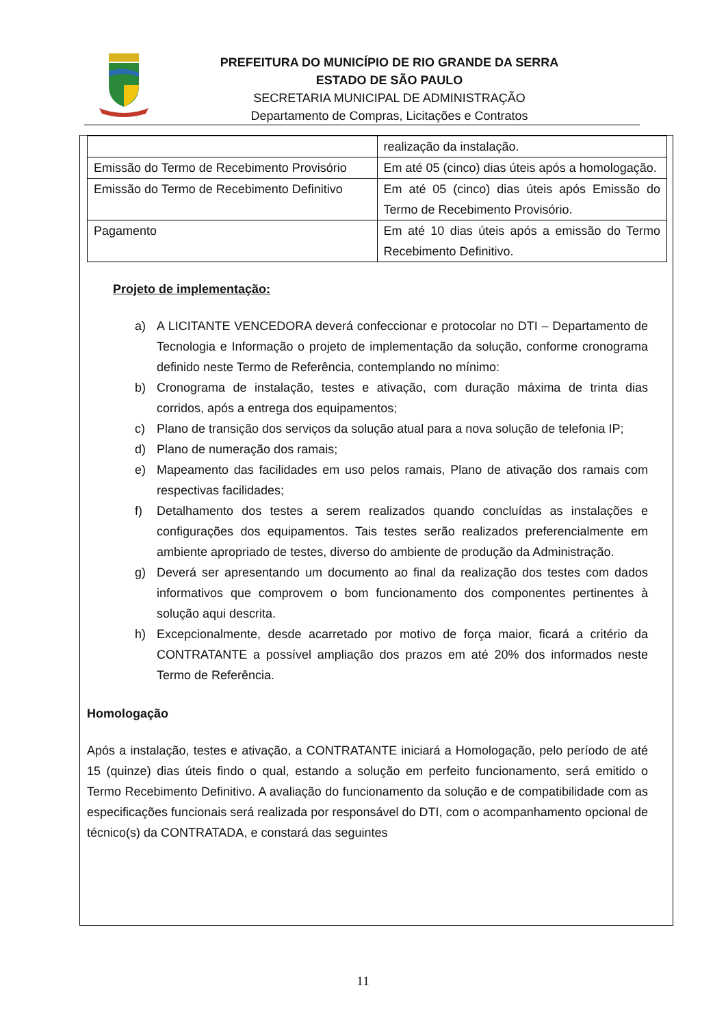PREFEITURA DO MUNICÍPIO DE RIO GRANDE DA SERRA
ESTADO DE SÃO PAULO
SECRETARIA MUNICIPAL DE ADMINISTRAÇÃO
Departamento de Compras, Licitações e Contratos
| | realização da instalação. |
| Emissão do Termo de Recebimento Provisório | Em até 05 (cinco) dias úteis após a homologação. |
| Emissão do Termo de Recebimento Definitivo | Em até 05 (cinco) dias úteis após Emissão do Termo de Recebimento Provisório. |
| Pagamento | Em até 10 dias úteis após a emissão do Termo Recebimento Definitivo. |
Projeto de implementação:
a) A LICITANTE VENCEDORA deverá confeccionar e protocolar no DTI – Departamento de Tecnologia e Informação o projeto de implementação da solução, conforme cronograma definido neste Termo de Referência, contemplando no mínimo:
b) Cronograma de instalação, testes e ativação, com duração máxima de trinta dias corridos, após a entrega dos equipamentos;
c) Plano de transição dos serviços da solução atual para a nova solução de telefonia IP;
d) Plano de numeração dos ramais;
e) Mapeamento das facilidades em uso pelos ramais, Plano de ativação dos ramais com respectivas facilidades;
f) Detalhamento dos testes a serem realizados quando concluídas as instalações e configurações dos equipamentos. Tais testes serão realizados preferencialmente em ambiente apropriado de testes, diverso do ambiente de produção da Administração.
g) Deverá ser apresentando um documento ao final da realização dos testes com dados informativos que comprovem o bom funcionamento dos componentes pertinentes à solução aqui descrita.
h) Excepcionalmente, desde acarretado por motivo de força maior, ficará a critério da CONTRATANTE a possível ampliação dos prazos em até 20% dos informados neste Termo de Referência.
Homologação
Após a instalação, testes e ativação, a CONTRATANTE iniciará a Homologação, pelo período de até 15 (quinze) dias úteis findo o qual, estando a solução em perfeito funcionamento, será emitido o Termo Recebimento Definitivo. A avaliação do funcionamento da solução e de compatibilidade com as especificações funcionais será realizada por responsável do DTI, com o acompanhamento opcional de técnico(s) da CONTRATADA, e constará das seguintes
11